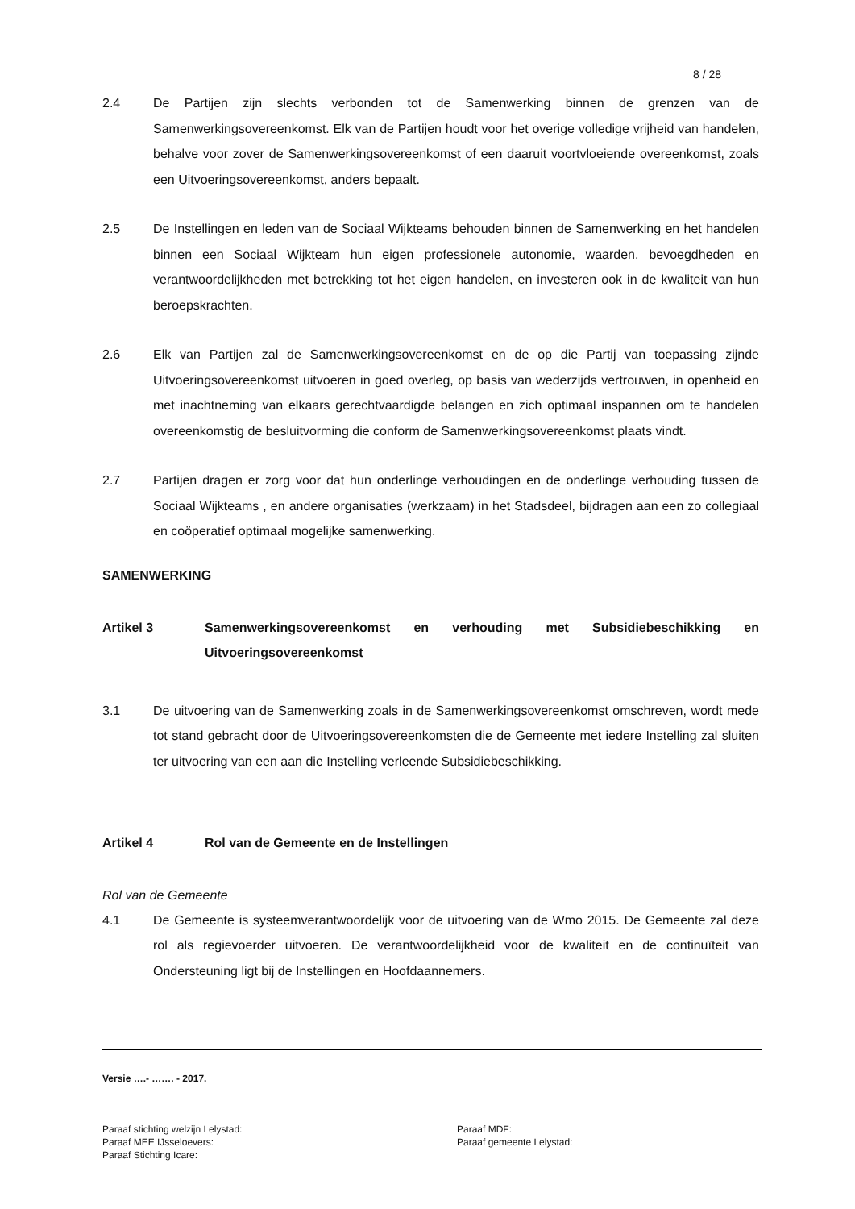8 / 28
2.4 De Partijen zijn slechts verbonden tot de Samenwerking binnen de grenzen van de Samenwerkingsovereenkomst. Elk van de Partijen houdt voor het overige volledige vrijheid van handelen, behalve voor zover de Samenwerkingsovereenkomst of een daaruit voortvloeiende overeenkomst, zoals een Uitvoeringsovereenkomst, anders bepaalt.
2.5 De Instellingen en leden van de Sociaal Wijkteams behouden binnen de Samenwerking en het handelen binnen een Sociaal Wijkteam hun eigen professionele autonomie, waarden, bevoegdheden en verantwoordelijkheden met betrekking tot het eigen handelen, en investeren ook in de kwaliteit van hun beroepskrachten.
2.6 Elk van Partijen zal de Samenwerkingsovereenkomst en de op die Partij van toepassing zijnde Uitvoeringsovereenkomst uitvoeren in goed overleg, op basis van wederzijds vertrouwen, in openheid en met inachtneming van elkaars gerechtvaardigde belangen en zich optimaal inspannen om te handelen overeenkomstig de besluitvorming die conform de Samenwerkingsovereenkomst plaats vindt.
2.7 Partijen dragen er zorg voor dat hun onderlinge verhoudingen en de onderlinge verhouding tussen de Sociaal Wijkteams , en andere organisaties (werkzaam) in het Stadsdeel, bijdragen aan een zo collegiaal en coöperatief optimaal mogelijke samenwerking.
SAMENWERKING
Artikel 3 Samenwerkingsovereenkomst en verhouding met Subsidiebeschikking en Uitvoeringsovereenkomst
3.1 De uitvoering van de Samenwerking zoals in de Samenwerkingsovereenkomst omschreven, wordt mede tot stand gebracht door de Uitvoeringsovereenkomsten die de Gemeente met iedere Instelling zal sluiten ter uitvoering van een aan die Instelling verleende Subsidiebeschikking.
Artikel 4 Rol van de Gemeente en de Instellingen
Rol van de Gemeente
4.1 De Gemeente is systeemverantwoordelijk voor de uitvoering van de Wmo 2015. De Gemeente zal deze rol als regievoerder uitvoeren. De verantwoordelijkheid voor de kwaliteit en de continuïteit van Ondersteuning ligt bij de Instellingen en Hoofdaannemers.
Versie ….- ……. - 2017.
Paraaf stichting welzijn Lelystad: Paraaf MDF:
Paraaf MEE IJsseloevers: Paraaf gemeente Lelystad:
Paraaf Stichting Icare: